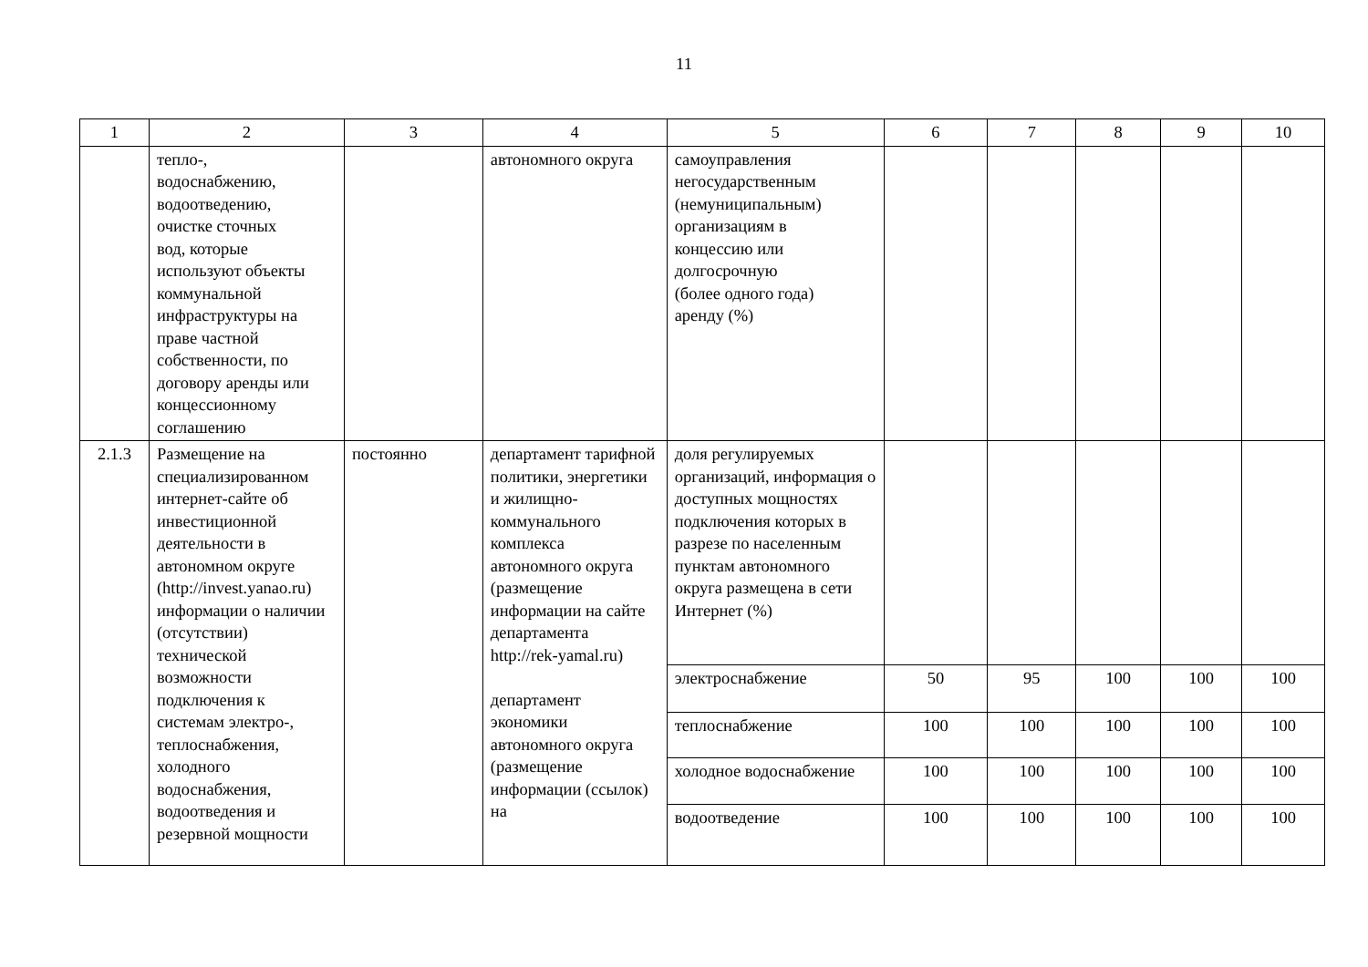11
| 1 | 2 | 3 | 4 | 5 | 6 | 7 | 8 | 9 | 10 |
| --- | --- | --- | --- | --- | --- | --- | --- | --- | --- |
| | тепло-, водоснабжению, водоотведению, очистке сточных вод, которые используют объекты коммунальной инфраструктуры на праве частной собственности, по договору аренды или концессионному соглашению | | автономного округа | самоуправления негосударственным (немуниципальным) организациям в концессию или долгосрочную (более одного года) аренду (%) | | | | | |
| 2.1.3 | Размещение на специализированном интернет-сайте об инвестиционной деятельности в автономном округе (http://invest.yanao.ru) информации о наличии (отсутствии) технической возможности подключения к системам электро-, теплоснабжения, холодного водоснабжения, водоотведения и резервной мощности | постоянно | департамент тарифной политики, энергетики и жилищно-коммунального комплекса автономного округа (размещение информации на сайте департамента http://rek-yamal.ru) департамент экономики автономного округа (размещение информации (ссылок) на | доля регулируемых организаций, информация о доступных мощностях подключения которых в разрезе по населенным пунктам автономного округа размещена в сети Интернет (%) | | | | | |
| | | | | электроснабжение | 50 | 95 | 100 | 100 | 100 |
| | | | | теплоснабжение | 100 | 100 | 100 | 100 | 100 |
| | | | | холодное водоснабжение | 100 | 100 | 100 | 100 | 100 |
| | | | | водоотведение | 100 | 100 | 100 | 100 | 100 |